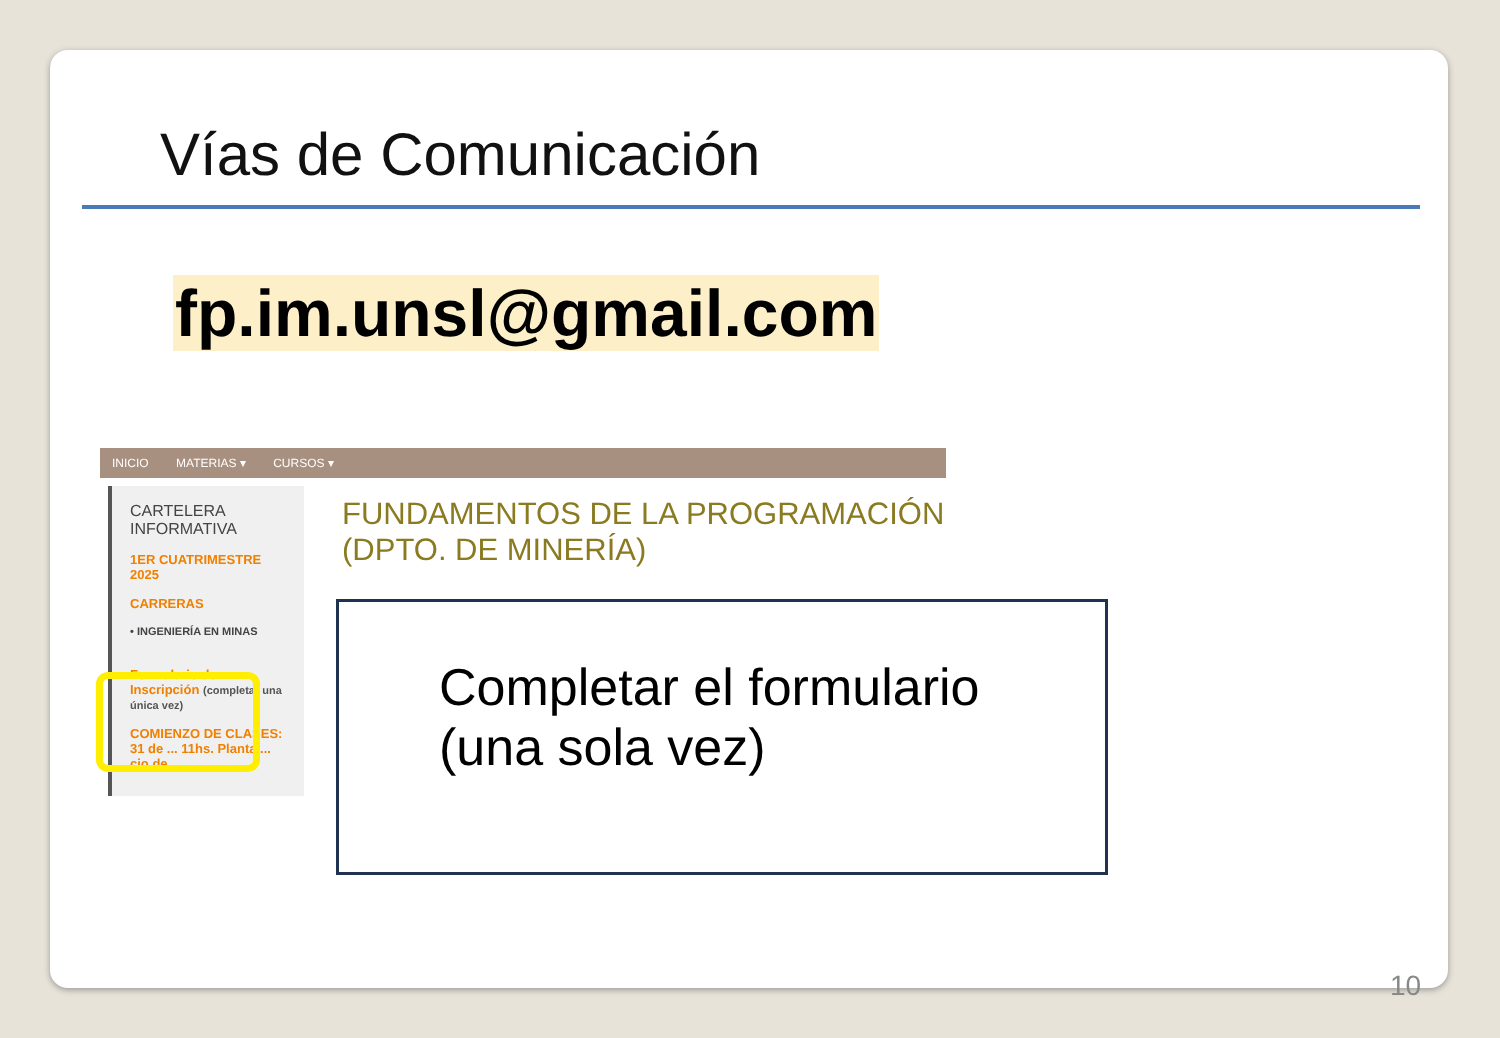Vías de Comunicación
fp.im.unsl@gmail.com
INICIO MATERIAS ▾ CURSOS ▾
CARTELERA INFORMATIVA
1ER CUATRIMESTRE 2025
CARRERAS
• INGENIERÍA EN MINAS
Formulario de Inscripción (completar una única vez)
COMIENZO DE CLASES: 31 de ... 11hs. Planta ... cio de
FUNDAMENTOS DE LA PROGRAMACIÓN
(DPTO. DE MINERÍA)
Completar el formulario
(una sola vez)
10